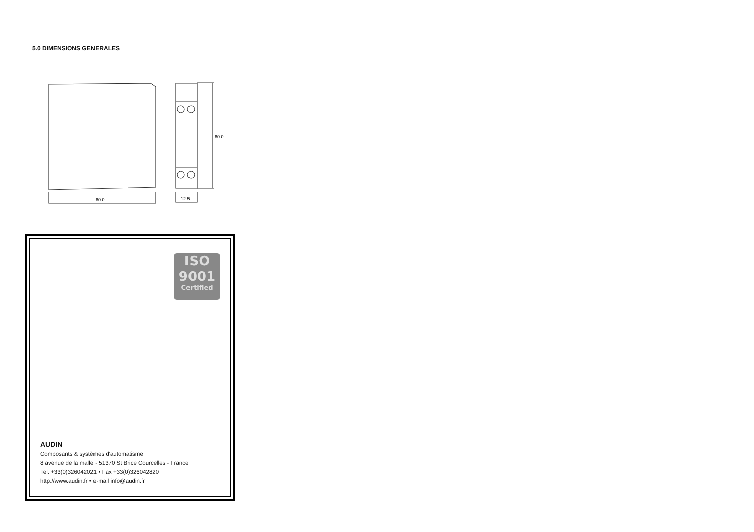5.0 DIMENSIONS GENERALES
60.0
60.0
12.5
ISO
9001
Certified
AUDIN
Composants & systèmes d'automatisme
8 avenue de la malle - 51370 St Brice Courcelles - France
Tel. +33(0)326042021 • Fax +33(0)326042820
http://www.audin.fr • e-mail info@audin.fr